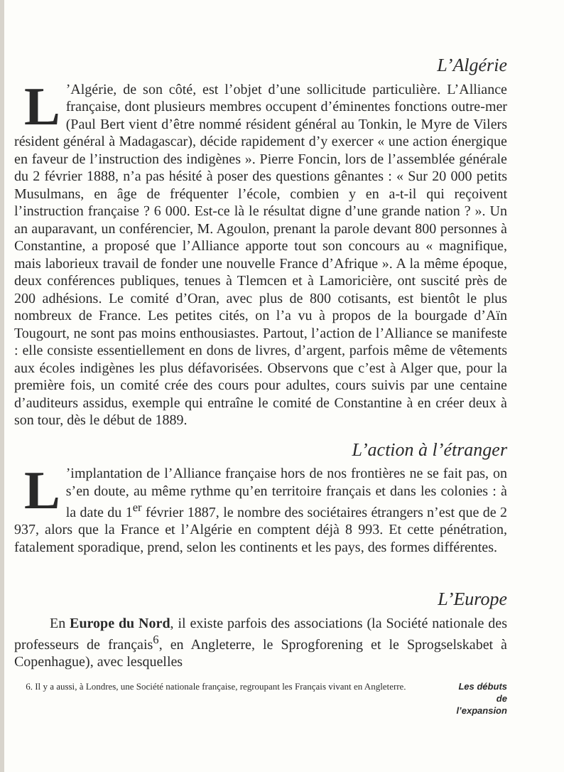L’Algérie
L’Algérie, de son côté, est l’objet d’une sollicitude particulière. L’Alliance française, dont plusieurs membres occupent d’éminentes fonctions outre-mer (Paul Bert vient d’être nommé résident général au Tonkin, le Myre de Vilers résident général à Madagascar), décide rapidement d’y exercer « une action énergique en faveur de l’instruction des indigènes ». Pierre Foncin, lors de l’assemblée générale du 2 février 1888, n’a pas hésité à poser des questions gênantes : « Sur 20 000 petits Musulmans, en âge de fréquenter l’école, combien y en a-t-il qui reçoivent l’instruction française ? 6 000. Est-ce là le résultat digne d’une grande nation ? ». Un an auparavant, un conférencier, M. Agoulon, prenant la parole devant 800 personnes à Constantine, a proposé que l’Alliance apporte tout son concours au « magnifique, mais laborieux travail de fonder une nouvelle France d’Afrique ». A la même époque, deux conférences publiques, tenues à Tlemcen et à Lamoricière, ont suscité près de 200 adhésions. Le comité d’Oran, avec plus de 800 cotisants, est bientôt le plus nombreux de France. Les petites cités, on l’a vu à propos de la bourgade d’Aïn Tougourt, ne sont pas moins enthousiastes. Partout, l’action de l’Alliance se manifeste : elle consiste essentiellement en dons de livres, d’argent, parfois même de vêtements aux écoles indigènes les plus défavorisées. Observons que c’est à Alger que, pour la première fois, un comité crée des cours pour adultes, cours suivis par une centaine d’auditeurs assidus, exemple qui entraîne le comité de Constantine à en créer deux à son tour, dès le début de 1889.
L’action à l’étranger
L’implantation de l’Alliance française hors de nos frontières ne se fait pas, on s’en doute, au même rythme qu’en territoire français et dans les colonies : à la date du 1<sup>er</sup> février 1887, le nombre des sociétaires étrangers n’est que de 2 937, alors que la France et l’Algérie en comptent déjà 8 993. Et cette pénétration, fatalement sporadique, prend, selon les continents et les pays, des formes différentes.
L’Europe
En Europe du Nord, il existe parfois des associations (la Société nationale des professeurs de français<sup>6</sup>, en Angleterre, le Sprogforening et le Sprogselskabet à Copenhague), avec lesquelles
6. Il y a aussi, à Londres, une Société nationale française, regroupant les Français vivant en Angleterre.
Les débuts
de
l’expansion